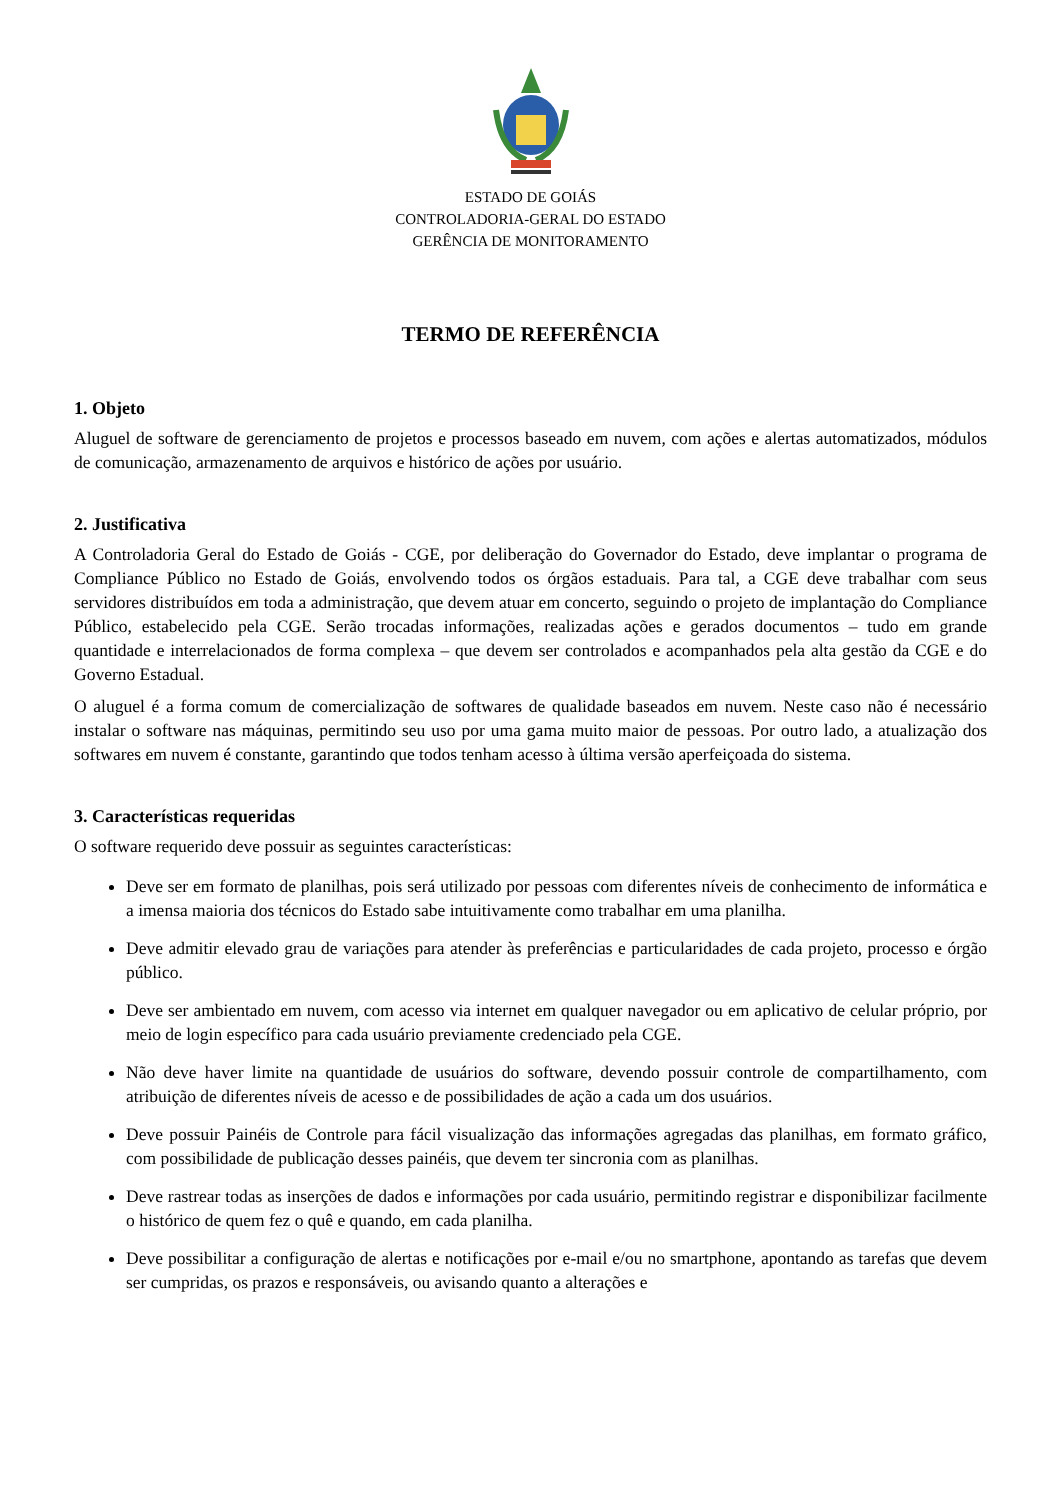ESTADO DE GOIÁS
CONTROLADORIA-GERAL DO ESTADO
GERÊNCIA DE MONITORAMENTO
TERMO DE REFERÊNCIA
1. Objeto
Aluguel de software de gerenciamento de projetos e processos baseado em nuvem, com ações e alertas automatizados, módulos de comunicação, armazenamento de arquivos e histórico de ações por usuário.
2. Justificativa
A Controladoria Geral do Estado de Goiás - CGE, por deliberação do Governador do Estado, deve implantar o programa de Compliance Público no Estado de Goiás, envolvendo todos os órgãos estaduais. Para tal, a CGE deve trabalhar com seus servidores distribuídos em toda a administração, que devem atuar em concerto, seguindo o projeto de implantação do Compliance Público, estabelecido pela CGE. Serão trocadas informações, realizadas ações e gerados documentos – tudo em grande quantidade e interrelacionados de forma complexa – que devem ser controlados e acompanhados pela alta gestão da CGE e do Governo Estadual.
O aluguel é a forma comum de comercialização de softwares de qualidade baseados em nuvem. Neste caso não é necessário instalar o software nas máquinas, permitindo seu uso por uma gama muito maior de pessoas. Por outro lado, a atualização dos softwares em nuvem é constante, garantindo que todos tenham acesso à última versão aperfeiçoada do sistema.
3. Características requeridas
O software requerido deve possuir as seguintes características:
Deve ser em formato de planilhas, pois será utilizado por pessoas com diferentes níveis de conhecimento de informática e a imensa maioria dos técnicos do Estado sabe intuitivamente como trabalhar em uma planilha.
Deve admitir elevado grau de variações para atender às preferências e particularidades de cada projeto, processo e órgão público.
Deve ser ambientado em nuvem, com acesso via internet em qualquer navegador ou em aplicativo de celular próprio, por meio de login específico para cada usuário previamente credenciado pela CGE.
Não deve haver limite na quantidade de usuários do software, devendo possuir controle de compartilhamento, com atribuição de diferentes níveis de acesso e de possibilidades de ação a cada um dos usuários.
Deve possuir Painéis de Controle para fácil visualização das informações agregadas das planilhas, em formato gráfico, com possibilidade de publicação desses painéis, que devem ter sincronia com as planilhas.
Deve rastrear todas as inserções de dados e informações por cada usuário, permitindo registrar e disponibilizar facilmente o histórico de quem fez o quê e quando, em cada planilha.
Deve possibilitar a configuração de alertas e notificações por e-mail e/ou no smartphone, apontando as tarefas que devem ser cumpridas, os prazos e responsáveis, ou avisando quanto a alterações e